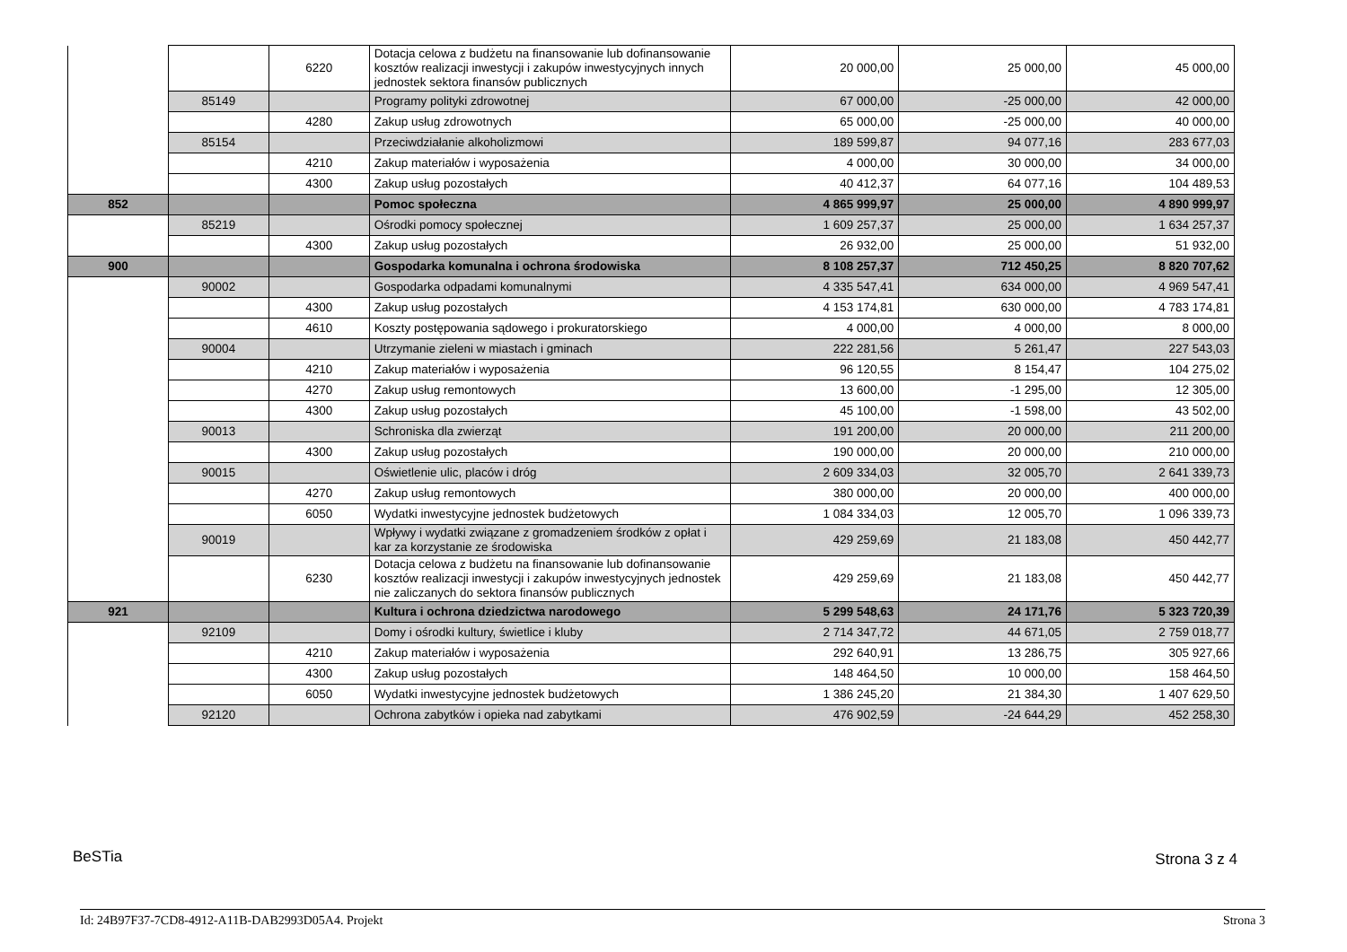| | | 6220 | Dotacja celowa z budżetu na finansowanie lub dofinansowanie kosztów realizacji inwestycji i zakupów inwestycyjnych innych jednostek sektora finansów publicznych | 20 000,00 | 25 000,00 | 45 000,00 |
| | 85149 | | Programy polityki zdrowotnej | 67 000,00 | -25 000,00 | 42 000,00 |
| | | 4280 | Zakup usług zdrowotnych | 65 000,00 | -25 000,00 | 40 000,00 |
| | 85154 | | Przeciwdziałanie alkoholizmowi | 189 599,87 | 94 077,16 | 283 677,03 |
| | | 4210 | Zakup materiałów i wyposażenia | 4 000,00 | 30 000,00 | 34 000,00 |
| | | 4300 | Zakup usług pozostałych | 40 412,37 | 64 077,16 | 104 489,53 |
| 852 | | | Pomoc społeczna | 4 865 999,97 | 25 000,00 | 4 890 999,97 |
| | 85219 | | Ośrodki pomocy społecznej | 1 609 257,37 | 25 000,00 | 1 634 257,37 |
| | | 4300 | Zakup usług pozostałych | 26 932,00 | 25 000,00 | 51 932,00 |
| 900 | | | Gospodarka komunalna i ochrona środowiska | 8 108 257,37 | 712 450,25 | 8 820 707,62 |
| | 90002 | | Gospodarka odpadami komunalnymi | 4 335 547,41 | 634 000,00 | 4 969 547,41 |
| | | 4300 | Zakup usług pozostałych | 4 153 174,81 | 630 000,00 | 4 783 174,81 |
| | | 4610 | Koszty postępowania sądowego i prokuratorskiego | 4 000,00 | 4 000,00 | 8 000,00 |
| | 90004 | | Utrzymanie zieleni w miastach i gminach | 222 281,56 | 5 261,47 | 227 543,03 |
| | | 4210 | Zakup materiałów i wyposażenia | 96 120,55 | 8 154,47 | 104 275,02 |
| | | 4270 | Zakup usług remontowych | 13 600,00 | -1 295,00 | 12 305,00 |
| | | 4300 | Zakup usług pozostałych | 45 100,00 | -1 598,00 | 43 502,00 |
| | 90013 | | Schroniska dla zwierząt | 191 200,00 | 20 000,00 | 211 200,00 |
| | | 4300 | Zakup usług pozostałych | 190 000,00 | 20 000,00 | 210 000,00 |
| | 90015 | | Oświetlenie ulic, placów i dróg | 2 609 334,03 | 32 005,70 | 2 641 339,73 |
| | | 4270 | Zakup usług remontowych | 380 000,00 | 20 000,00 | 400 000,00 |
| | | 6050 | Wydatki inwestycyjne jednostek budżetowych | 1 084 334,03 | 12 005,70 | 1 096 339,73 |
| | 90019 | | Wpływy i wydatki związane z gromadzeniem środków z opłat i kar za korzystanie ze środowiska | 429 259,69 | 21 183,08 | 450 442,77 |
| | | 6230 | Dotacja celowa z budżetu na finansowanie lub dofinansowanie kosztów realizacji inwestycji i zakupów inwestycyjnych jednostek nie zaliczanych do sektora finansów publicznych | 429 259,69 | 21 183,08 | 450 442,77 |
| 921 | | | Kultura i ochrona dziedzictwa narodowego | 5 299 548,63 | 24 171,76 | 5 323 720,39 |
| | 92109 | | Domy i ośrodki kultury, świetlice i kluby | 2 714 347,72 | 44 671,05 | 2 759 018,77 |
| | | 4210 | Zakup materiałów i wyposażenia | 292 640,91 | 13 286,75 | 305 927,66 |
| | | 4300 | Zakup usług pozostałych | 148 464,50 | 10 000,00 | 158 464,50 |
| | | 6050 | Wydatki inwestycyjne jednostek budżetowych | 1 386 245,20 | 21 384,30 | 1 407 629,50 |
| | 92120 | | Ochrona zabytków i opieka nad zabytkami | 476 902,59 | -24 644,29 | 452 258,30 |
BeSTia Strona 3 z 4
Id: 24B97F37-7CD8-4912-A11B-DAB2993D05A4. Projekt Strona 3